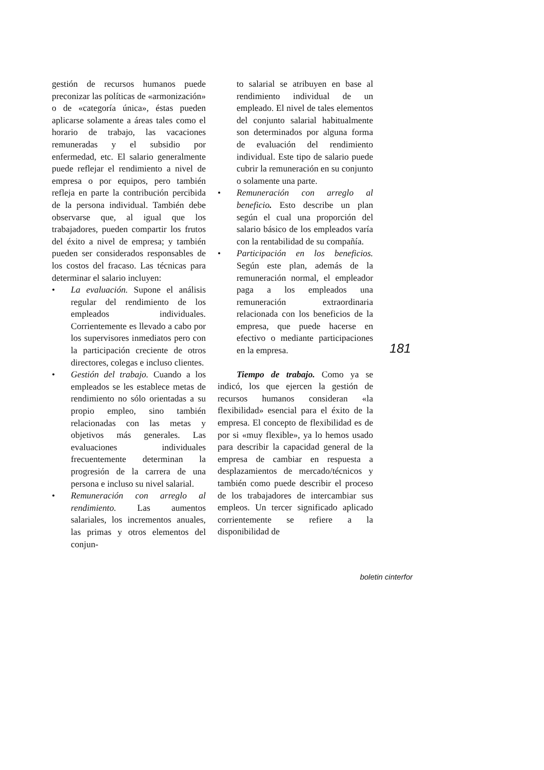gestión de recursos humanos puede preconizar las políticas de «armonización» o de «categoría única», éstas pueden aplicarse solamente a áreas tales como el horario de trabajo, las vacaciones remuneradas y el subsidio por enfermedad, etc. El salario generalmente puede reflejar el rendimiento a nivel de empresa o por equipos, pero también refleja en parte la contribución percibida de la persona individual. También debe observarse que, al igual que los trabajadores, pueden compartir los frutos del éxito a nivel de empresa; y también pueden ser considerados responsables de los costos del fracaso. Las técnicas para determinar el salario incluyen:
• La evaluación. Supone el análisis regular del rendimiento de los empleados individuales. Corrientemente es llevado a cabo por los supervisores inmediatos pero con la participación creciente de otros directores, colegas e incluso clientes.
• Gestión del trabajo. Cuando a los empleados se les establece metas de rendimiento no sólo orientadas a su propio empleo, sino también relacionadas con las metas y objetivos más generales. Las evaluaciones individuales frecuentemente determinan la progresión de la carrera de una persona e incluso su nivel salarial.
• Remuneración con arreglo al rendimiento. Las aumentos salariales, los incrementos anuales, las primas y otros elementos del conjun-
to salarial se atribuyen en base al rendimiento individual de un empleado. El nivel de tales elementos del conjunto salarial habitualmente son determinados por alguna forma de evaluación del rendimiento individual. Este tipo de salario puede cubrir la remuneración en su conjunto o solamente una parte.
• Remuneración con arreglo al beneficio. Esto describe un plan según el cual una proporción del salario básico de los empleados varía con la rentabilidad de su compañía.
• Participación en los beneficios. Según este plan, además de la remuneración normal, el empleador paga a los empleados una remuneración extraordinaria relacionada con los beneficios de la empresa, que puede hacerse en efectivo o mediante participaciones en la empresa.
Tiempo de trabajo. Como ya se indicó, los que ejercen la gestión de recursos humanos consideran «la flexibilidad» esencial para el éxito de la empresa. El concepto de flexibilidad es de por si «muy flexible», ya lo hemos usado para describir la capacidad general de la empresa de cambiar en respuesta a desplazamientos de mercado/técnicos y también como puede describir el proceso de los trabajadores de intercambiar sus empleos. Un tercer significado aplicado corrientemente se refiere a la disponibilidad de
181
boletin cinterfor